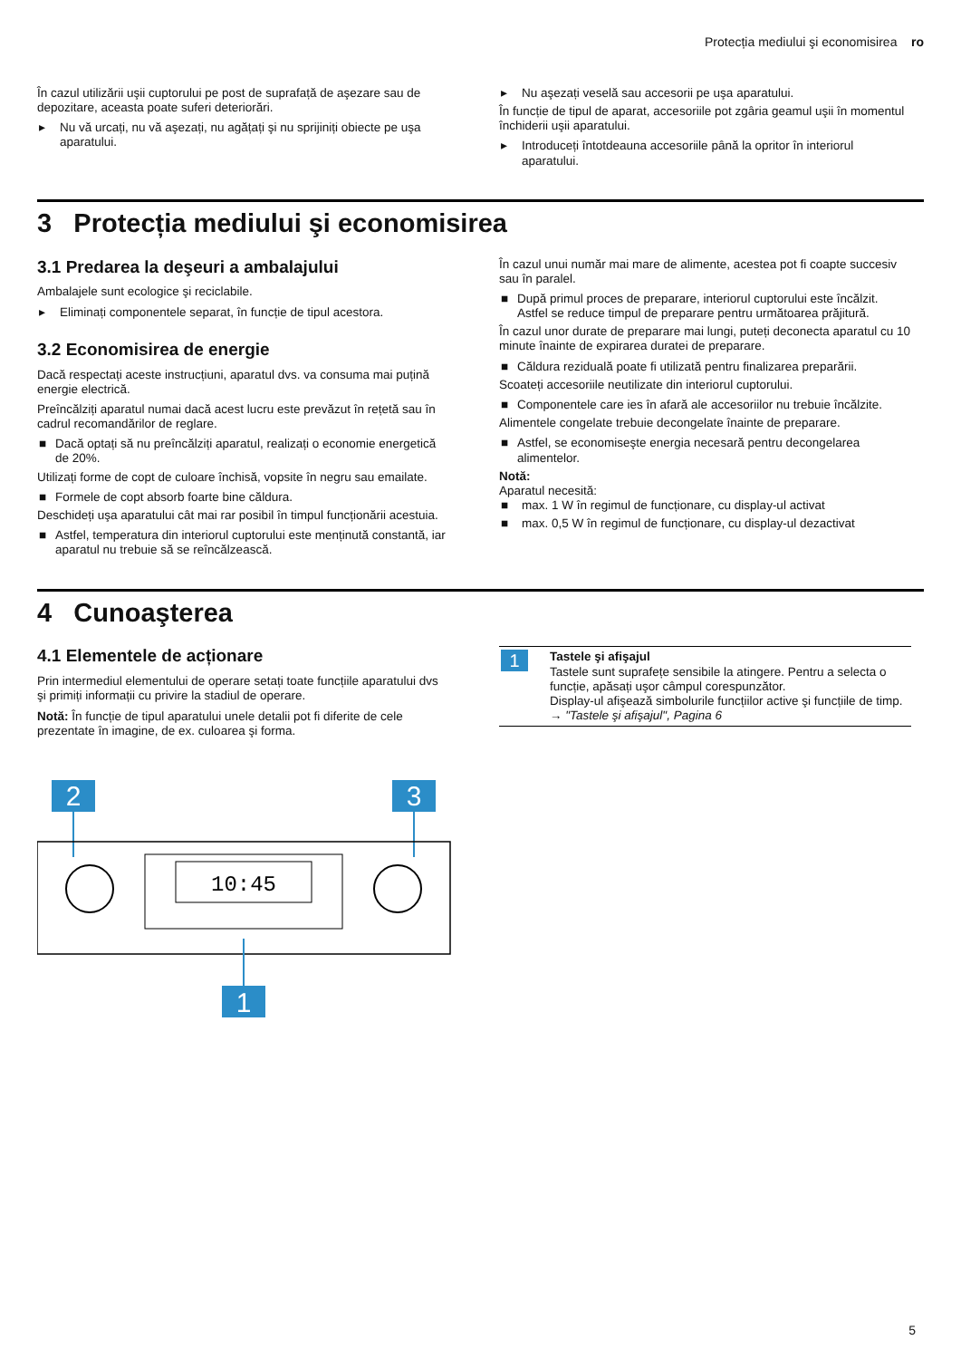Protecția mediului şi economisirea ro
În cazul utilizării uşii cuptorului pe post de suprafață de aşezare sau de depozitare, aceasta poate suferi deteriorări.
▸ Nu vă urcați, nu vă aşezați, nu agățați şi nu sprijiniți obiecte pe uşa aparatului.
▸ Nu aşezați veselă sau accesorii pe uşa aparatului.
În funcție de tipul de aparat, accesoriile pot zgâria geamul uşii în momentul închiderii uşii aparatului.
▸ Introduceți întotdeauna accesoriile până la opritor în interiorul aparatului.
3 Protecția mediului şi economisirea
3.1 Predarea la deşeuri a ambalajului
Ambalajele sunt ecologice şi reciclabile.
▸ Eliminați componentele separat, în funcție de tipul acestora.
3.2 Economisirea de energie
Dacă respectați aceste instrucțiuni, aparatul dvs. va consuma mai puțină energie electrică.
Preîncălziți aparatul numai dacă acest lucru este prevăzut în rețetă sau în cadrul recomandărilor de reglare.
■ Dacă optați să nu preîncălziți aparatul, realizați o economie energetică de 20%.
Utilizați forme de copt de culoare închisă, vopsite în negru sau emailate.
■ Formele de copt absorb foarte bine căldura.
Deschideți uşa aparatului cât mai rar posibil în timpul funcționării acestuia.
■ Astfel, temperatura din interiorul cuptorului este menținută constantă, iar aparatul nu trebuie să se reîncălzească.
În cazul unui număr mai mare de alimente, acestea pot fi coapte succesiv sau în paralel.
■ După primul proces de preparare, interiorul cuptorului este încălzit. Astfel se reduce timpul de preparare pentru următoarea prăjitură.
În cazul unor durate de preparare mai lungi, puteți deconecta aparatul cu 10 minute înainte de expirarea duratei de preparare.
■ Căldura reziduală poate fi utilizată pentru finalizarea preparării.
Scoateți accesoriile neutilizate din interiorul cuptorului.
■ Componentele care ies în afară ale accesoriilor nu trebuie încălzite.
Alimentele congelate trebuie decongelate înainte de preparare.
■ Astfel, se economiseşte energia necesară pentru decongelarea alimentelor.
Notă:
Aparatul necesită:
■ max. 1 W în regimul de funcționare, cu display-ul activat
■ max. 0,5 W în regimul de funcționare, cu display-ul dezactivat
4 Cunoaşterea
4.1 Elementele de acționare
Prin intermediul elementului de operare setați toate funcțiile aparatului dvs şi primiți informații cu privire la stadiul de operare.
Notă: În funcție de tipul aparatului unele detalii pot fi diferite de cele prezentate în imagine, de ex. culoarea şi forma.
2
3
10:45
1
| 1 | Tastele şi afişajul Tastele sunt suprafețe sensibile la atingere. Pentru a selecta o funcție, apăsați uşor câmpul corespunzător. Display-ul afişează simbolurile funcțiilor active şi funcțiile de timp. → "Tastele şi afişajul", Pagina 6 |
5